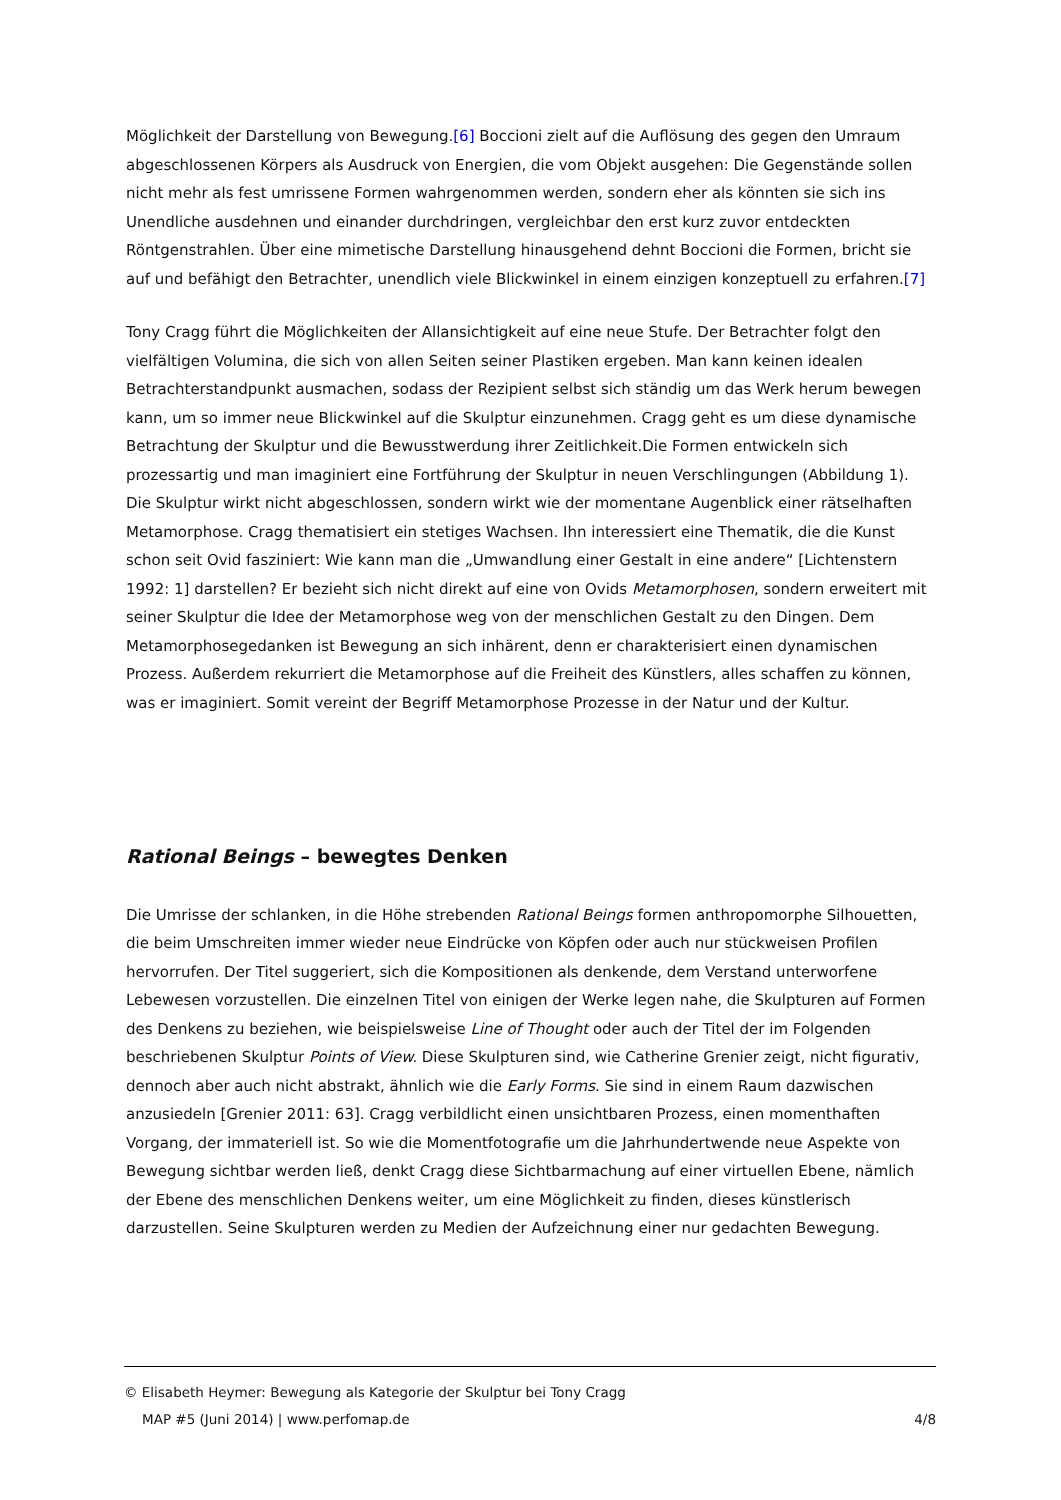Möglichkeit der Darstellung von Bewegung.[6] Boccioni zielt auf die Auflösung des gegen den Umraum abgeschlossenen Körpers als Ausdruck von Energien, die vom Objekt ausgehen: Die Gegenstände sollen nicht mehr als fest umrissene Formen wahrgenommen werden, sondern eher als könnten sie sich ins Unendliche ausdehnen und einander durchdringen, vergleichbar den erst kurz zuvor entdeckten Röntgenstrahlen. Über eine mimetische Darstellung hinausgehend dehnt Boccioni die Formen, bricht sie auf und befähigt den Betrachter, unendlich viele Blickwinkel in einem einzigen konzeptuell zu erfahren.[7]
Tony Cragg führt die Möglichkeiten der Allansichtigkeit auf eine neue Stufe. Der Betrachter folgt den vielfältigen Volumina, die sich von allen Seiten seiner Plastiken ergeben. Man kann keinen idealen Betrachterstandpunkt ausmachen, sodass der Rezipient selbst sich ständig um das Werk herum bewegen kann, um so immer neue Blickwinkel auf die Skulptur einzunehmen. Cragg geht es um diese dynamische Betrachtung der Skulptur und die Bewusstwerdung ihrer Zeitlichkeit.Die Formen entwickeln sich prozessartig und man imaginiert eine Fortführung der Skulptur in neuen Verschlingungen (Abbildung 1). Die Skulptur wirkt nicht abgeschlossen, sondern wirkt wie der momentane Augenblick einer rätselhaften Metamorphose. Cragg thematisiert ein stetiges Wachsen. Ihn interessiert eine Thematik, die die Kunst schon seit Ovid fasziniert: Wie kann man die „Umwandlung einer Gestalt in eine andere“ [Lichtenstern 1992: 1] darstellen? Er bezieht sich nicht direkt auf eine von Ovids Metamorphosen, sondern erweitert mit seiner Skulptur die Idee der Metamorphose weg von der menschlichen Gestalt zu den Dingen. Dem Metamorphosegedanken ist Bewegung an sich inhärent, denn er charakterisiert einen dynamischen Prozess. Außerdem rekurriert die Metamorphose auf die Freiheit des Künstlers, alles schaffen zu können, was er imaginiert. Somit vereint der Begriff Metamorphose Prozesse in der Natur und der Kultur.
Rational Beings – bewegtes Denken
Die Umrisse der schlanken, in die Höhe strebenden Rational Beings formen anthropomorphe Silhouetten, die beim Umschreiten immer wieder neue Eindrücke von Köpfen oder auch nur stückweisen Profilen hervorrufen. Der Titel suggeriert, sich die Kompositionen als denkende, dem Verstand unterworfene Lebewesen vorzustellen. Die einzelnen Titel von einigen der Werke legen nahe, die Skulpturen auf Formen des Denkens zu beziehen, wie beispielsweise Line of Thought oder auch der Titel der im Folgenden beschriebenen Skulptur Points of View. Diese Skulpturen sind, wie Catherine Grenier zeigt, nicht figurativ, dennoch aber auch nicht abstrakt, ähnlich wie die Early Forms. Sie sind in einem Raum dazwischen anzusiedeln [Grenier 2011: 63]. Cragg verbildlicht einen unsichtbaren Prozess, einen momenthaften Vorgang, der immateriell ist. So wie die Momentfotografie um die Jahrhundertwende neue Aspekte von Bewegung sichtbar werden ließ, denkt Cragg diese Sichtbarmachung auf einer virtuellen Ebene, nämlich der Ebene des menschlichen Denkens weiter, um eine Möglichkeit zu finden, dieses künstlerisch darzustellen. Seine Skulpturen werden zu Medien der Aufzeichnung einer nur gedachten Bewegung.
© Elisabeth Heymer: Bewegung als Kategorie der Skulptur bei Tony Cragg
MAP #5 (Juni 2014) | www.perfomap.de 4/8